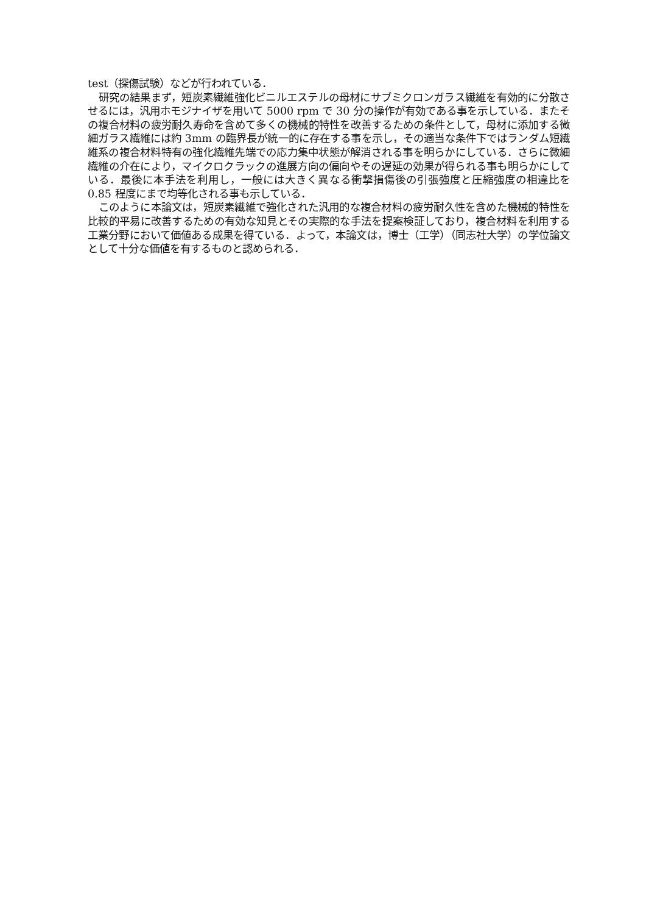test（探傷試験）などが行われている．
研究の結果まず，短炭素繊維強化ビニルエステルの母材にサブミクロンガラス繊維を有効的に分散させるには，汎用ホモジナイザを用いて 5000 rpm で 30 分の操作が有効である事を示している．またその複合材料の疲労耐久寿命を含めて多くの機械的特性を改善するための条件として，母材に添加する微細ガラス繊維には約 3mm の臨界長が統一的に存在する事を示し，その適当な条件下ではランダム短繊維系の複合材料特有の強化繊維先端での応力集中状態が解消される事を明らかにしている．さらに微細繊維の介在により，マイクロクラックの進展方向の偏向やその遅延の効果が得られる事も明らかにしている．最後に本手法を利用し，一般には大きく異なる衝撃損傷後の引張強度と圧縮強度の相違比を 0.85 程度にまで均等化される事も示している．
このように本論文は，短炭素繊維で強化された汎用的な複合材料の疲労耐久性を含めた機械的特性を比較的平易に改善するための有効な知見とその実際的な手法を提案検証しており，複合材料を利用する工業分野において価値ある成果を得ている．よって，本論文は，博士（工学）（同志社大学）の学位論文として十分な価値を有するものと認められる．